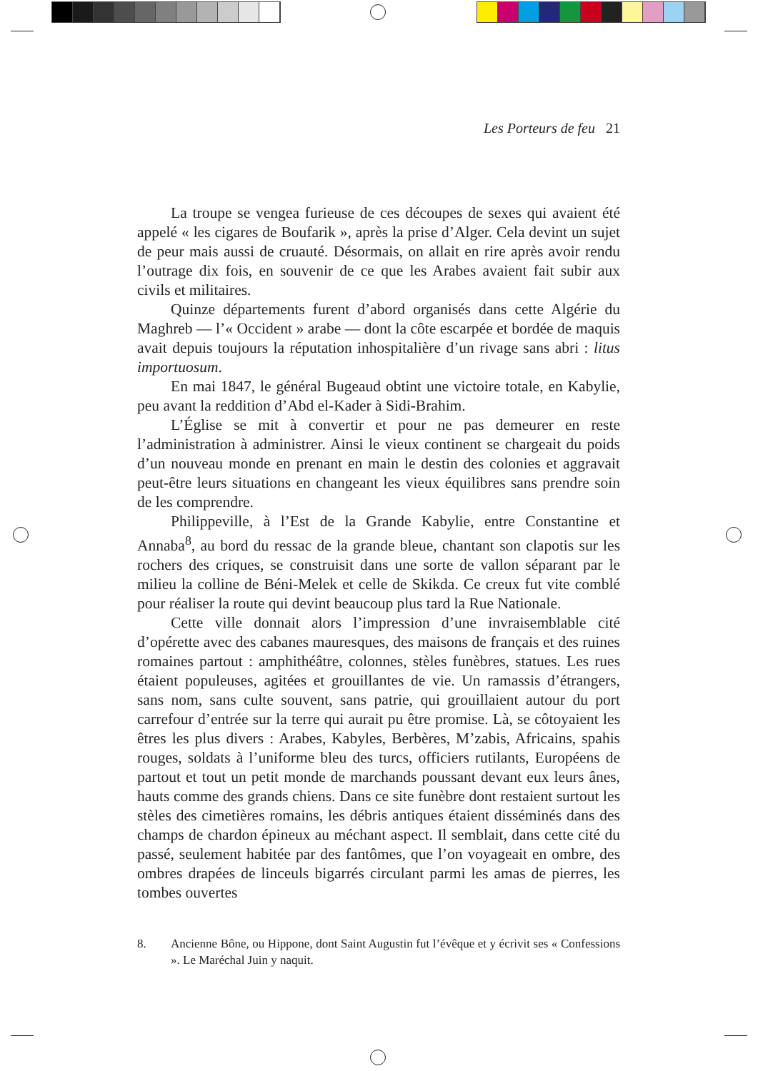Les Porteurs de feu 21
La troupe se vengea furieuse de ces découpes de sexes qui avaient été appelé « les cigares de Boufarik », après la prise d’Alger. Cela devint un sujet de peur mais aussi de cruauté. Désormais, on allait en rire après avoir rendu l’outrage dix fois, en souvenir de ce que les Arabes avaient fait subir aux civils et militaires.
Quinze départements furent d’abord organisés dans cette Algérie du Maghreb — l’« Occident » arabe — dont la côte escarpée et bordée de maquis avait depuis toujours la réputation inhospitalière d’un rivage sans abri : litus importuosum.
En mai 1847, le général Bugeaud obtint une victoire totale, en Kabylie, peu avant la reddition d’Abd el-Kader à Sidi-Brahim.
L’Église se mit à convertir et pour ne pas demeurer en reste l’administration à administrer. Ainsi le vieux continent se chargeait du poids d’un nouveau monde en prenant en main le destin des colonies et aggravait peut-être leurs situations en changeant les vieux équilibres sans prendre soin de les comprendre.
Philippeville, à l’Est de la Grande Kabylie, entre Constantine et Annaba<sup>8</sup>, au bord du ressac de la grande bleue, chantant son clapotis sur les rochers des criques, se construisit dans une sorte de vallon séparant par le milieu la colline de Béni-Melek et celle de Skikda. Ce creux fut vite comblé pour réaliser la route qui devint beaucoup plus tard la Rue Nationale.
Cette ville donnait alors l’impression d’une invraisemblable cité d’opérette avec des cabanes mauresques, des maisons de français et des ruines romaines partout : amphithéâtre, colonnes, stèles funèbres, statues. Les rues étaient populeuses, agitées et grouillantes de vie. Un ramassis d’étrangers, sans nom, sans culte souvent, sans patrie, qui grouillaient autour du port carrefour d’entrée sur la terre qui aurait pu être promise. Là, se côtoyaient les êtres les plus divers : Arabes, Kabyles, Berbères, M’zabis, Africains, spahis rouges, soldats à l’uniforme bleu des turcs, officiers rutilants, Européens de partout et tout un petit monde de marchands poussant devant eux leurs ânes, hauts comme des grands chiens. Dans ce site funèbre dont restaient surtout les stèles des cimetières romains, les débris antiques étaient disséminés dans des champs de chardon épineux au méchant aspect. Il semblait, dans cette cité du passé, seulement habitée par des fantômes, que l’on voyageait en ombre, des ombres drapées de linceuls bigarrés circulant parmi les amas de pierres, les tombes ouvertes
8. Ancienne Bône, ou Hippone, dont Saint Augustin fut l’évêque et y écrivit ses « Confessions ». Le Maréchal Juin y naquit.